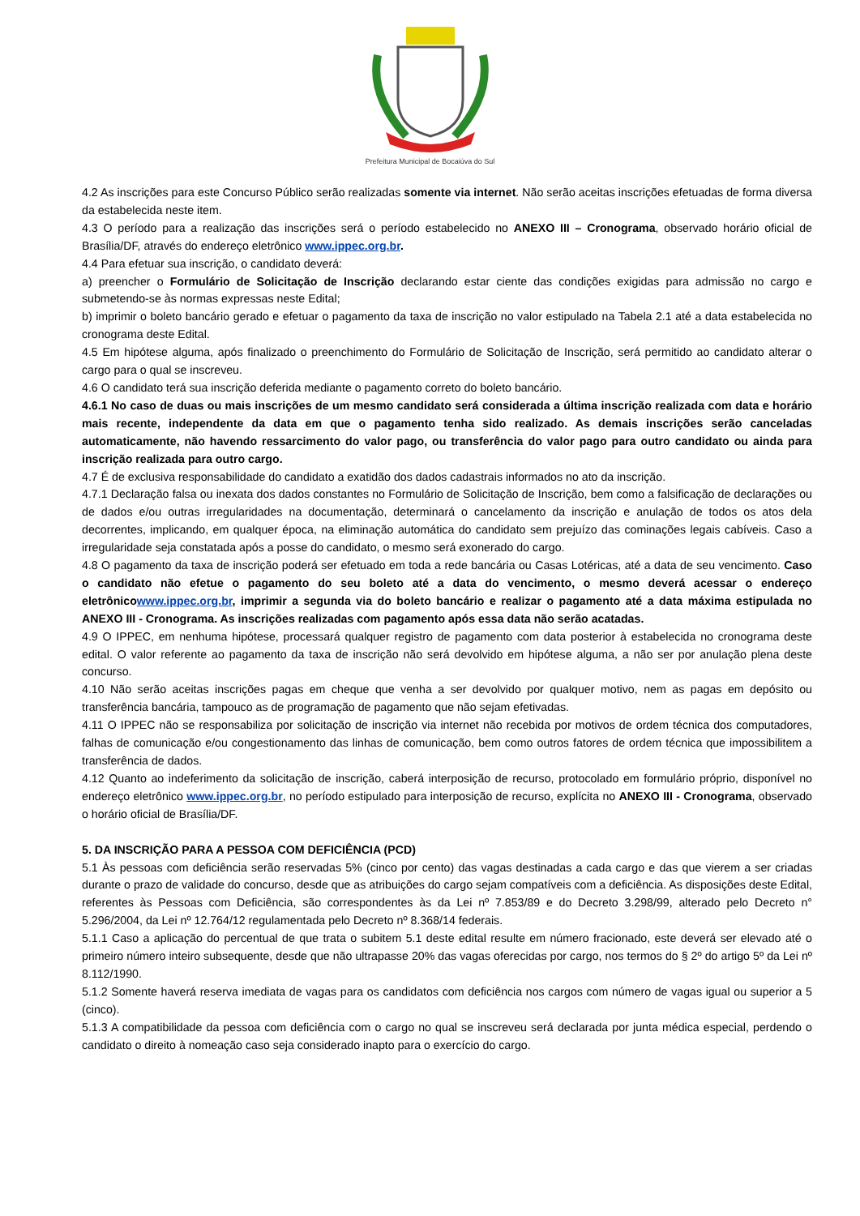Prefeitura Municipal de Bocaiúva do Sul
4.2 As inscrições para este Concurso Público serão realizadas somente via internet. Não serão aceitas inscrições efetuadas de forma diversa da estabelecida neste item.
4.3 O período para a realização das inscrições será o período estabelecido no ANEXO III – Cronograma, observado horário oficial de Brasília/DF, através do endereço eletrônico www.ippec.org.br.
4.4 Para efetuar sua inscrição, o candidato deverá:
a) preencher o Formulário de Solicitação de Inscrição declarando estar ciente das condições exigidas para admissão no cargo e submetendo-se às normas expressas neste Edital;
b) imprimir o boleto bancário gerado e efetuar o pagamento da taxa de inscrição no valor estipulado na Tabela 2.1 até a data estabelecida no cronograma deste Edital.
4.5 Em hipótese alguma, após finalizado o preenchimento do Formulário de Solicitação de Inscrição, será permitido ao candidato alterar o cargo para o qual se inscreveu.
4.6 O candidato terá sua inscrição deferida mediante o pagamento correto do boleto bancário.
4.6.1 No caso de duas ou mais inscrições de um mesmo candidato será considerada a última inscrição realizada com data e horário mais recente, independente da data em que o pagamento tenha sido realizado. As demais inscrições serão canceladas automaticamente, não havendo ressarcimento do valor pago, ou transferência do valor pago para outro candidato ou ainda para inscrição realizada para outro cargo.
4.7 É de exclusiva responsabilidade do candidato a exatidão dos dados cadastrais informados no ato da inscrição.
4.7.1 Declaração falsa ou inexata dos dados constantes no Formulário de Solicitação de Inscrição, bem como a falsificação de declarações ou de dados e/ou outras irregularidades na documentação, determinará o cancelamento da inscrição e anulação de todos os atos dela decorrentes, implicando, em qualquer época, na eliminação automática do candidato sem prejuízo das cominações legais cabíveis. Caso a irregularidade seja constatada após a posse do candidato, o mesmo será exonerado do cargo.
4.8 O pagamento da taxa de inscrição poderá ser efetuado em toda a rede bancária ou Casas Lotéricas, até a data de seu vencimento. Caso o candidato não efetue o pagamento do seu boleto até a data do vencimento, o mesmo deverá acessar o endereço eletrônico www.ippec.org.br, imprimir a segunda via do boleto bancário e realizar o pagamento até a data máxima estipulada no ANEXO III - Cronograma. As inscrições realizadas com pagamento após essa data não serão acatadas.
4.9 O IPPEC, em nenhuma hipótese, processará qualquer registro de pagamento com data posterior à estabelecida no cronograma deste edital. O valor referente ao pagamento da taxa de inscrição não será devolvido em hipótese alguma, a não ser por anulação plena deste concurso.
4.10 Não serão aceitas inscrições pagas em cheque que venha a ser devolvido por qualquer motivo, nem as pagas em depósito ou transferência bancária, tampouco as de programação de pagamento que não sejam efetivadas.
4.11 O IPPEC não se responsabiliza por solicitação de inscrição via internet não recebida por motivos de ordem técnica dos computadores, falhas de comunicação e/ou congestionamento das linhas de comunicação, bem como outros fatores de ordem técnica que impossibilitem a transferência de dados.
4.12 Quanto ao indeferimento da solicitação de inscrição, caberá interposição de recurso, protocolado em formulário próprio, disponível no endereço eletrônico www.ippec.org.br, no período estipulado para interposição de recurso, explícita no ANEXO III - Cronograma, observado o horário oficial de Brasília/DF.
5. DA INSCRIÇÃO PARA A PESSOA COM DEFICIÊNCIA (PCD)
5.1 Às pessoas com deficiência serão reservadas 5% (cinco por cento) das vagas destinadas a cada cargo e das que vierem a ser criadas durante o prazo de validade do concurso, desde que as atribuições do cargo sejam compatíveis com a deficiência. As disposições deste Edital, referentes às Pessoas com Deficiência, são correspondentes às da Lei nº 7.853/89 e do Decreto 3.298/99, alterado pelo Decreto n° 5.296/2004, da Lei nº 12.764/12 regulamentada pelo Decreto nº 8.368/14 federais.
5.1.1 Caso a aplicação do percentual de que trata o subitem 5.1 deste edital resulte em número fracionado, este deverá ser elevado até o primeiro número inteiro subsequente, desde que não ultrapasse 20% das vagas oferecidas por cargo, nos termos do § 2º do artigo 5º da Lei nº 8.112/1990.
5.1.2 Somente haverá reserva imediata de vagas para os candidatos com deficiência nos cargos com número de vagas igual ou superior a 5 (cinco).
5.1.3 A compatibilidade da pessoa com deficiência com o cargo no qual se inscreveu será declarada por junta médica especial, perdendo o candidato o direito à nomeação caso seja considerado inapto para o exercício do cargo.